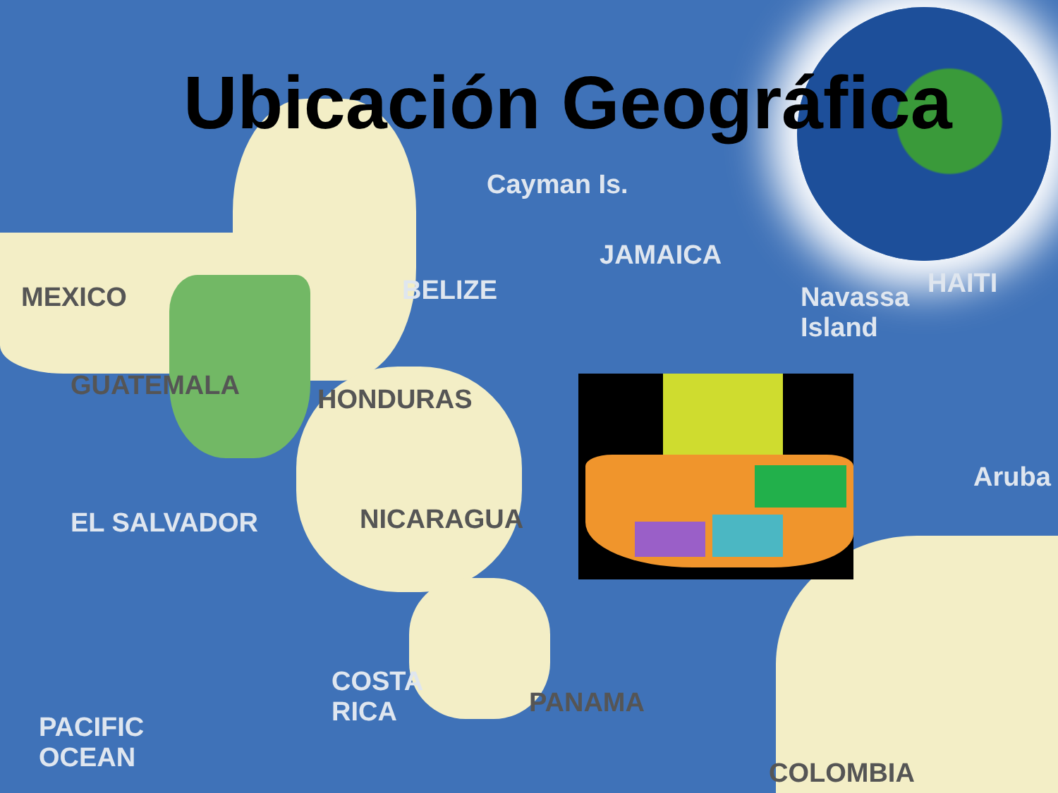Ubicación Geográfica
Cayman Is.
JAMAICA
MEXICO BELIZE
Navassa
Island
HAITI
GUATEMALA HONDURAS
Aruba
EL SALVADOR NICARAGUA
COSTA
RICA
PANAMA
PACIFIC
OCEAN
COLOMBIA